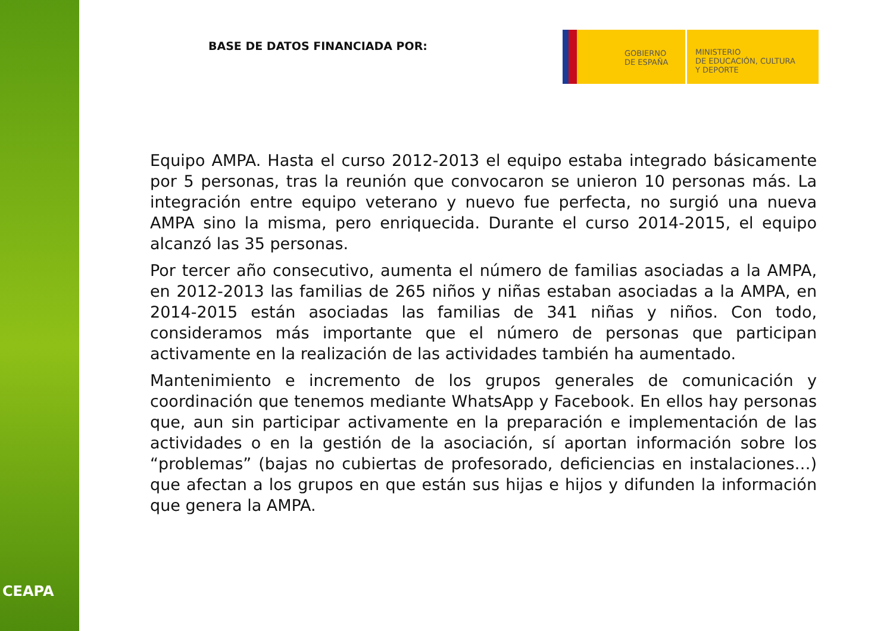CEAPA
BASE DE DATOS FINANCIADA POR:
GOBIERNO
DE ESPAÑA
MINISTERIO
DE EDUCACIÓN, CULTURA
Y DEPORTE
Equipo AMPA. Hasta el curso 2012-2013 el equipo estaba integrado básicamente por 5 personas, tras la reunión que convocaron se unieron 10 personas más. La integración entre equipo veterano y nuevo fue perfecta, no surgió una nueva AMPA sino la misma, pero enriquecida. Durante el curso 2014-2015, el equipo alcanzó las 35 personas.
Por tercer año consecutivo, aumenta el número de familias asociadas a la AMPA, en 2012-2013 las familias de 265 niños y niñas estaban asociadas a la AMPA, en 2014-2015 están asociadas las familias de 341 niñas y niños. Con todo, consideramos más importante que el número de personas que participan activamente en la realización de las actividades también ha aumentado.
Mantenimiento e incremento de los grupos generales de comunicación y coordinación que tenemos mediante WhatsApp y Facebook. En ellos hay personas que, aun sin participar activamente en la preparación e implementación de las actividades o en la gestión de la asociación, sí aportan información sobre los “problemas” (bajas no cubiertas de profesorado, deficiencias en instalaciones…) que afectan a los grupos en que están sus hijas e hijos y difunden la información que genera la AMPA.